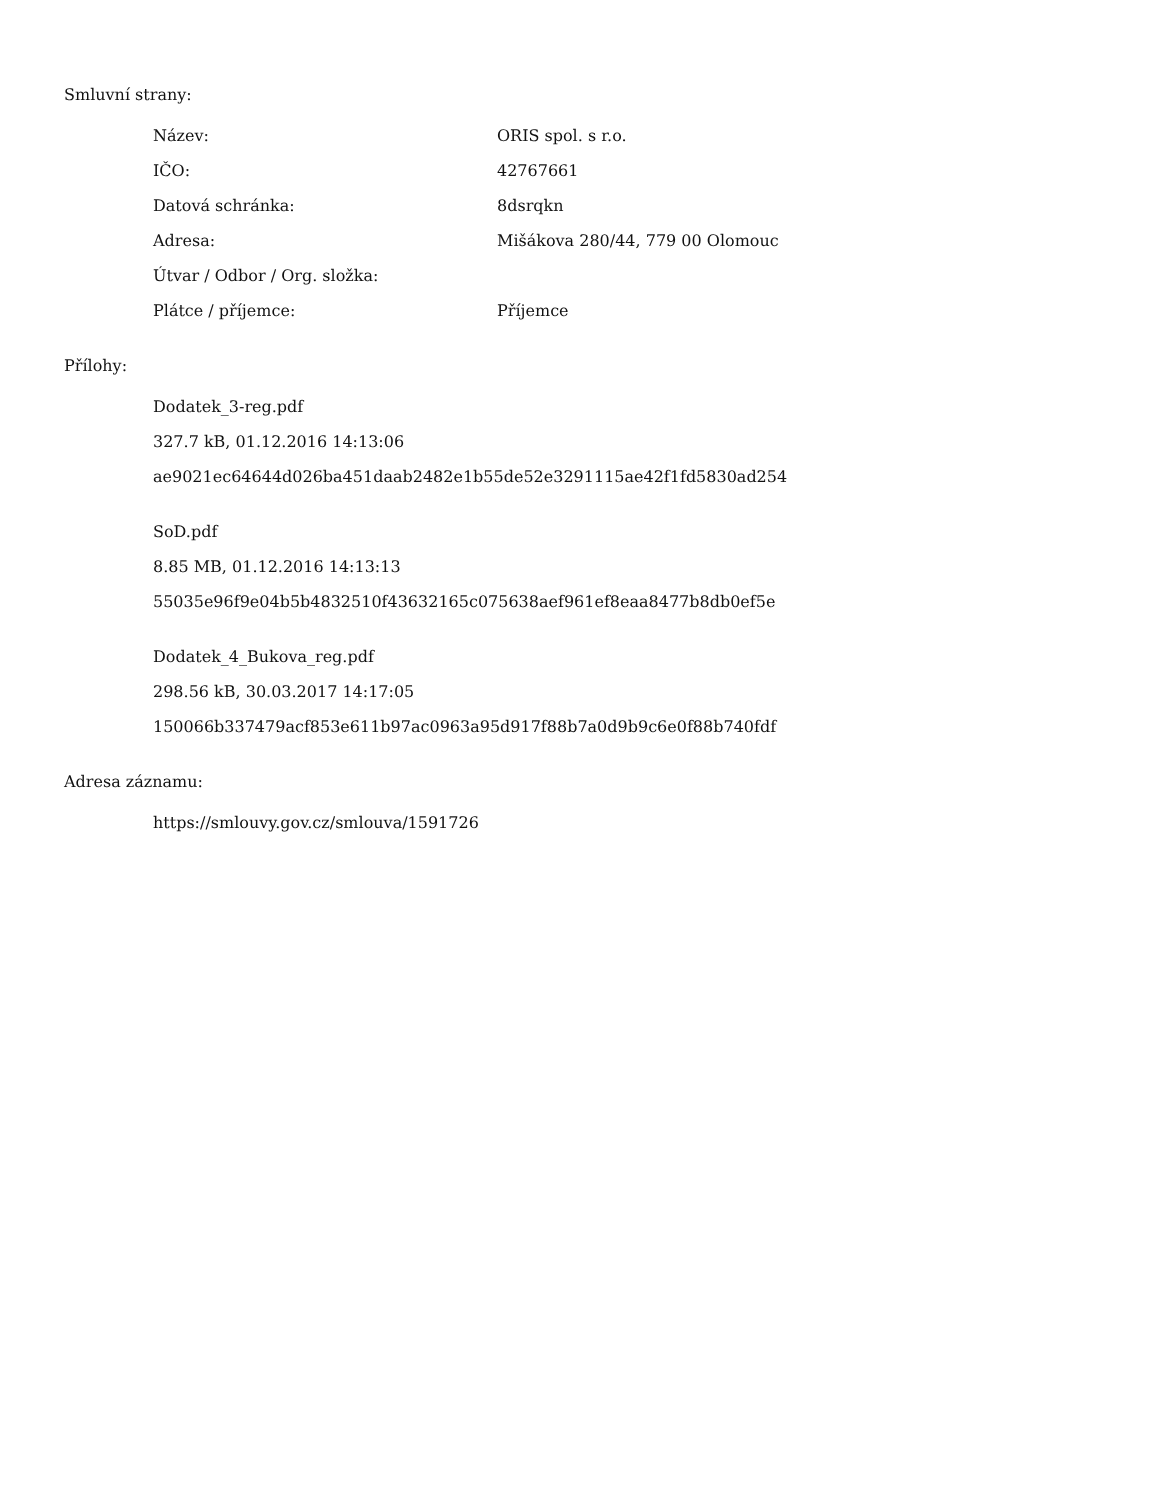Smluvní strany:
| Název: | ORIS spol. s r.o. |
| IČO: | 42767661 |
| Datová schránka: | 8dsrqkn |
| Adresa: | Mišákova 280/44, 779 00 Olomouc |
| Útvar / Odbor / Org. složka: | |
| Plátce / příjemce: | Příjemce |
Přílohy:
Dodatek_3-reg.pdf
327.7 kB, 01.12.2016 14:13:06
ae9021ec64644d026ba451daab2482e1b55de52e3291115ae42f1fd5830ad254
SoD.pdf
8.85 MB, 01.12.2016 14:13:13
55035e96f9e04b5b4832510f43632165c075638aef961ef8eaa8477b8db0ef5e
Dodatek_4_Bukova_reg.pdf
298.56 kB, 30.03.2017 14:17:05
150066b337479acf853e611b97ac0963a95d917f88b7a0d9b9c6e0f88b740fdf
Adresa záznamu:
https://smlouvy.gov.cz/smlouva/1591726